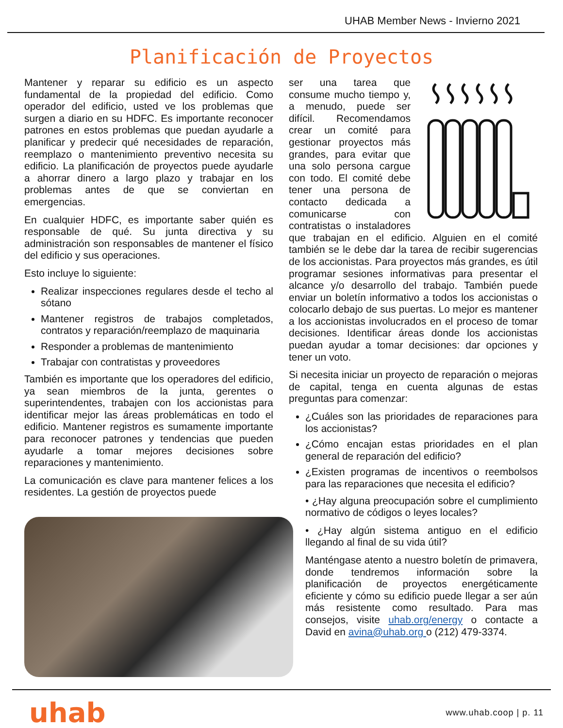UHAB Member News - Invierno 2021
Planificación de Proyectos
Mantener y reparar su edificio es un aspecto fundamental de la propiedad del edificio. Como operador del edificio, usted ve los problemas que surgen a diario en su HDFC. Es importante reconocer patrones en estos problemas que puedan ayudarle a planificar y predecir qué necesidades de reparación, reemplazo o mantenimiento preventivo necesita su edificio. La planificación de proyectos puede ayudarle a ahorrar dinero a largo plazo y trabajar en los problemas antes de que se conviertan en emergencias.
En cualquier HDFC, es importante saber quién es responsable de qué. Su junta directiva y su administración son responsables de mantener el físico del edificio y sus operaciones.
Esto incluye lo siguiente:
Realizar inspecciones regulares desde el techo al sótano
Mantener registros de trabajos completados, contratos y reparación/reemplazo de maquinaria
Responder a problemas de mantenimiento
Trabajar con contratistas y proveedores
También es importante que los operadores del edificio, ya sean miembros de la junta, gerentes o superintendentes, trabajen con los accionistas para identificar mejor las áreas problemáticas en todo el edificio. Mantener registros es sumamente importante para reconocer patrones y tendencias que pueden ayudarle a tomar mejores decisiones sobre reparaciones y mantenimiento.
La comunicación es clave para mantener felices a los residentes. La gestión de proyectos puede
ser una tarea que consume mucho tiempo y, a menudo, puede ser difícil. Recomendamos crear un comité para gestionar proyectos más grandes, para evitar que una solo persona cargue con todo. El comité debe tener una persona de contacto dedicada a comunicarse con contratistas o instaladores que trabajan en el edificio. Alguien en el comité también se le debe dar la tarea de recibir sugerencias de los accionistas. Para proyectos más grandes, es útil programar sesiones informativas para presentar el alcance y/o desarrollo del trabajo. También puede enviar un boletín informativo a todos los accionistas o colocarlo debajo de sus puertas. Lo mejor es mantener a los accionistas involucrados en el proceso de tomar decisiones. Identificar áreas donde los accionistas puedan ayudar a tomar decisiones: dar opciones y tener un voto.
Si necesita iniciar un proyecto de reparación o mejoras de capital, tenga en cuenta algunas de estas preguntas para comenzar:
¿Cuáles son las prioridades de reparaciones para los accionistas?
¿Cómo encajan estas prioridades en el plan general de reparación del edificio?
¿Existen programas de incentivos o reembolsos para las reparaciones que necesita el edificio?
• ¿Hay alguna preocupación sobre el cumplimiento normativo de códigos o leyes locales?
• ¿Hay algún sistema antiguo en el edificio llegando al final de su vida útil?
Manténgase atento a nuestro boletín de primavera, donde tendremos información sobre la planificación de proyectos energéticamente eficiente y cómo su edificio puede llegar a ser aún más resistente como resultado. Para mas consejos, visite uhab.org/energy o contacte a David en avina@uhab.org o (212) 479-3374.
uhab
www.uhab.coop | p. 11